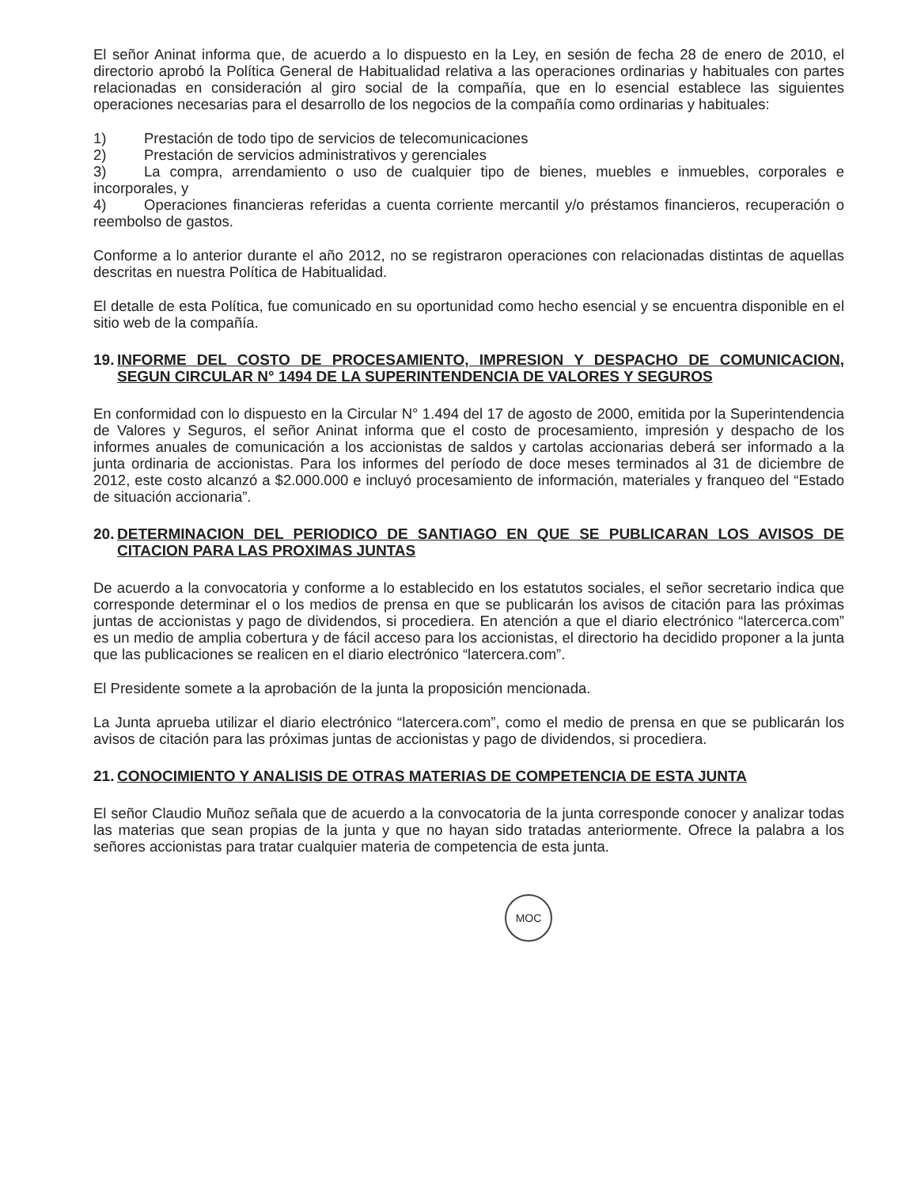El señor Aninat informa que, de acuerdo a lo dispuesto en la Ley, en sesión de fecha 28 de enero de 2010, el directorio aprobó la Política General de Habitualidad relativa a las operaciones ordinarias y habituales con partes relacionadas en consideración al giro social de la compañía, que en lo esencial establece las siguientes operaciones necesarias para el desarrollo de los negocios de la compañía como ordinarias y habituales:
1) Prestación de todo tipo de servicios de telecomunicaciones
2) Prestación de servicios administrativos y gerenciales
3) La compra, arrendamiento o uso de cualquier tipo de bienes, muebles e inmuebles, corporales e incorporales, y
4) Operaciones financieras referidas a cuenta corriente mercantil y/o préstamos financieros, recuperación o reembolso de gastos.
Conforme a lo anterior durante el año 2012, no se registraron operaciones con relacionadas distintas de aquellas descritas en nuestra Política de Habitualidad.
El detalle de esta Política, fue comunicado en su oportunidad como hecho esencial y se encuentra disponible en el sitio web de la compañía.
19. INFORME DEL COSTO DE PROCESAMIENTO, IMPRESION Y DESPACHO DE COMUNICACION, SEGUN CIRCULAR N° 1494 DE LA SUPERINTENDENCIA DE VALORES Y SEGUROS
En conformidad con lo dispuesto en la Circular N° 1.494 del 17 de agosto de 2000, emitida por la Superintendencia de Valores y Seguros, el señor Aninat informa que el costo de procesamiento, impresión y despacho de los informes anuales de comunicación a los accionistas de saldos y cartolas accionarias deberá ser informado a la junta ordinaria de accionistas. Para los informes del período de doce meses terminados al 31 de diciembre de 2012, este costo alcanzó a $2.000.000 e incluyó procesamiento de información, materiales y franqueo del “Estado de situación accionaria”.
20. DETERMINACION DEL PERIODICO DE SANTIAGO EN QUE SE PUBLICARAN LOS AVISOS DE CITACION PARA LAS PROXIMAS JUNTAS
De acuerdo a la convocatoria y conforme a lo establecido en los estatutos sociales, el señor secretario indica que corresponde determinar el o los medios de prensa en que se publicarán los avisos de citación para las próximas juntas de accionistas y pago de dividendos, si procediera. En atención a que el diario electrónico “latercerca.com” es un medio de amplia cobertura y de fácil acceso para los accionistas, el directorio ha decidido proponer a la junta que las publicaciones se realicen en el diario electrónico “latercera.com”.
El Presidente somete a la aprobación de la junta la proposición mencionada.
La Junta aprueba utilizar el diario electrónico “latercera.com”, como el medio de prensa en que se publicarán los avisos de citación para las próximas juntas de accionistas y pago de dividendos, si procediera.
21. CONOCIMIENTO Y ANALISIS DE OTRAS MATERIAS DE COMPETENCIA DE ESTA JUNTA
El señor Claudio Muñoz señala que de acuerdo a la convocatoria de la junta corresponde conocer y analizar todas las materias que sean propias de la junta y que no hayan sido tratadas anteriormente. Ofrece la palabra a los señores accionistas para tratar cualquier materia de competencia de esta junta.
MOC